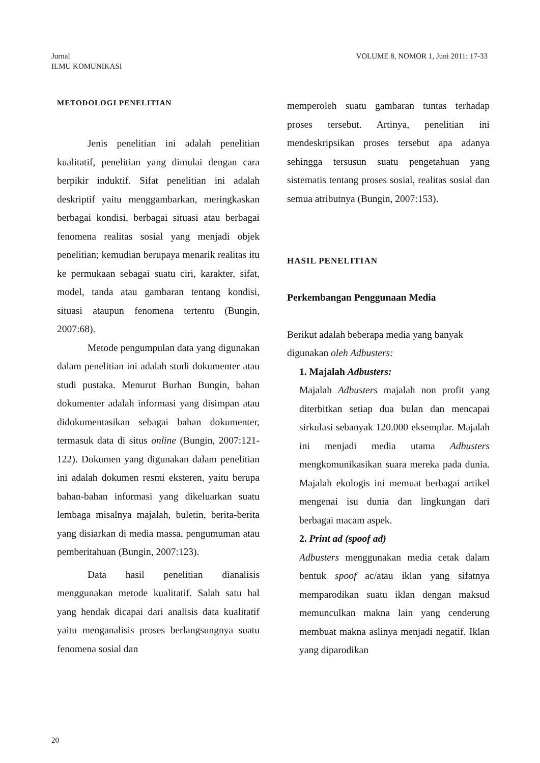Jurnal
ILMU KOMUNIKASI
VOLUME 8, NOMOR 1, Juni 2011: 17-33
METODOLOGI PENELITIAN
Jenis penelitian ini adalah penelitian kualitatif, penelitian yang dimulai dengan cara berpikir induktif. Sifat penelitian ini adalah deskriptif yaitu menggambarkan, meringkaskan berbagai kondisi, berbagai situasi atau berbagai fenomena realitas sosial yang menjadi objek penelitian; kemudian berupaya menarik realitas itu ke permukaan sebagai suatu ciri, karakter, sifat, model, tanda atau gambaran tentang kondisi, situasi ataupun fenomena tertentu (Bungin, 2007:68).
Metode pengumpulan data yang digunakan dalam penelitian ini adalah studi dokumenter atau studi pustaka. Menurut Burhan Bungin, bahan dokumenter adalah informasi yang disimpan atau didokumentasikan sebagai bahan dokumenter, termasuk data di situs online (Bungin, 2007:121-122). Dokumen yang digunakan dalam penelitian ini adalah dokumen resmi eksteren, yaitu berupa bahan-bahan informasi yang dikeluarkan suatu lembaga misalnya majalah, buletin, berita-berita yang disiarkan di media massa, pengumuman atau pemberitahuan (Bungin, 2007:123).
Data hasil penelitian dianalisis menggunakan metode kualitatif. Salah satu hal yang hendak dicapai dari analisis data kualitatif yaitu menganalisis proses berlangsungnya suatu fenomena sosial dan
memperoleh suatu gambaran tuntas terhadap proses tersebut. Artinya, penelitian ini mendeskripsikan proses tersebut apa adanya sehingga tersusun suatu pengetahuan yang sistematis tentang proses sosial, realitas sosial dan semua atributnya (Bungin, 2007:153).
HASIL PENELITIAN
Perkembangan Penggunaan Media
Berikut adalah beberapa media yang banyak digunakan oleh Adbusters:
1. Majalah Adbusters:
Majalah Adbusters majalah non profit yang diterbitkan setiap dua bulan dan mencapai sirkulasi sebanyak 120.000 eksemplar. Majalah ini menjadi media utama Adbusters mengkomunikasikan suara mereka pada dunia. Majalah ekologis ini memuat berbagai artikel mengenai isu dunia dan lingkungan dari berbagai macam aspek.
2. Print ad (spoof ad)
Adbusters menggunakan media cetak dalam bentuk spoof ac/atau iklan yang sifatnya memparodikan suatu iklan dengan maksud memunculkan makna lain yang cenderung membuat makna aslinya menjadi negatif. Iklan yang diparodikan
20